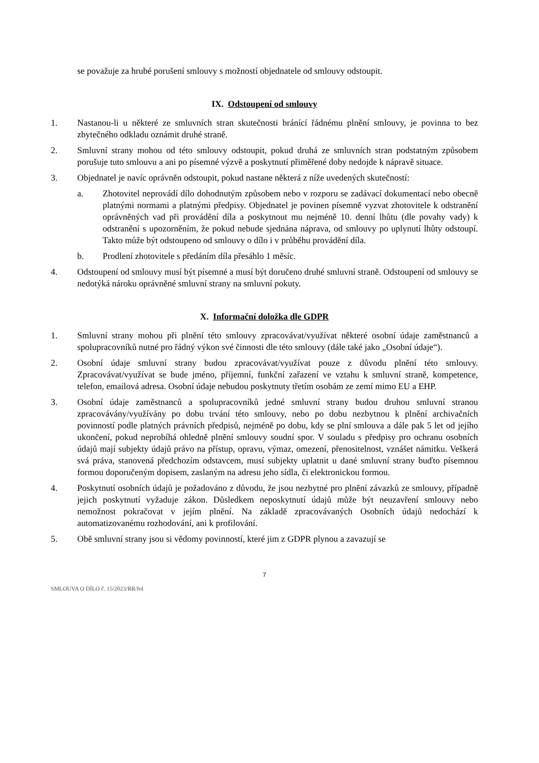se považuje za hrubé porušení smlouvy s možností objednatele od smlouvy odstoupit.
IX. Odstoupení od smlouvy
1. Nastanou-li u některé ze smluvních stran skutečnosti bránící řádnému plnění smlouvy, je povinna to bez zbytečného odkladu oznámit druhé straně.
2. Smluvní strany mohou od této smlouvy odstoupit, pokud druhá ze smluvních stran podstatným způsobem porušuje tuto smlouvu a ani po písemné výzvě a poskytnutí přiměřené doby nedojde k nápravě situace.
3. Objednatel je navíc oprávněn odstoupit, pokud nastane některá z níže uvedených skutečností:
a. Zhotovitel neprovádí dílo dohodnutým způsobem nebo v rozporu se zadávací dokumentací nebo obecně platnými normami a platnými předpisy. Objednatel je povinen písemně vyzvat zhotovitele k odstranění oprávněných vad při provádění díla a poskytnout mu nejméně 10. denní lhůtu (dle povahy vady) k odstranění s upozorněním, že pokud nebude sjednána náprava, od smlouvy po uplynutí lhůty odstoupí. Takto může být odstoupeno od smlouvy o dílo i v průběhu provádění díla.
b. Prodlení zhotovitele s předáním díla přesáhlo 1 měsíc.
4. Odstoupení od smlouvy musí být písemné a musí být doručeno druhé smluvní straně. Odstoupení od smlouvy se nedotýká nároku oprávněné smluvní strany na smluvní pokuty.
X. Informační doložka dle GDPR
1. Smluvní strany mohou při plnění této smlouvy zpracovávat/využívat některé osobní údaje zaměstnanců a spolupracovníků nutné pro řádný výkon své činnosti dle této smlouvy (dále také jako „Osobní údaje“).
2. Osobní údaje smluvní strany budou zpracovávat/využívat pouze z důvodu plnění této smlouvy. Zpracovávat/využívat se bude jméno, příjemní, funkční zařazení ve vztahu k smluvní straně, kompetence, telefon, emailová adresa. Osobní údaje nebudou poskytnuty třetím osobám ze zemí mimo EU a EHP.
3. Osobní údaje zaměstnanců a spolupracovníků jedné smluvní strany budou druhou smluvní stranou zpracovávány/využívány po dobu trvání této smlouvy, nebo po dobu nezbytnou k plnění archivačních povinností podle platných právních předpisů, nejméně po dobu, kdy se plní smlouva a dále pak 5 let od jejího ukončení, pokud neprobíhá ohledně plnění smlouvy soudní spor. V souladu s předpisy pro ochranu osobních údajů mají subjekty údajů právo na přístup, opravu, výmaz, omezení, přenositelnost, vznášet námitku. Veškerá svá práva, stanovená předchozím odstavcem, musí subjekty uplatnit u dané smluvní strany buďto písemnou formou doporučeným dopisem, zaslaným na adresu jeho sídla, či elektronickou formou.
4. Poskytnutí osobních údajů je požadováno z důvodu, že jsou nezbytné pro plnění závazků ze smlouvy, případně jejich poskytnutí vyžaduje zákon. Důsledkem neposkytnutí údajů může být neuzavření smlouvy nebo nemožnost pokračovat v jejím plnění. Na základě zpracovávaných Osobních údajů nedochází k automatizovanému rozhodování, ani k profilování.
5. Obě smluvní strany jsou si vědomy povinností, které jim z GDPR plynou a zavazují se
7
SMLOUVA O DÍLO č. 15/2023/RR/fol